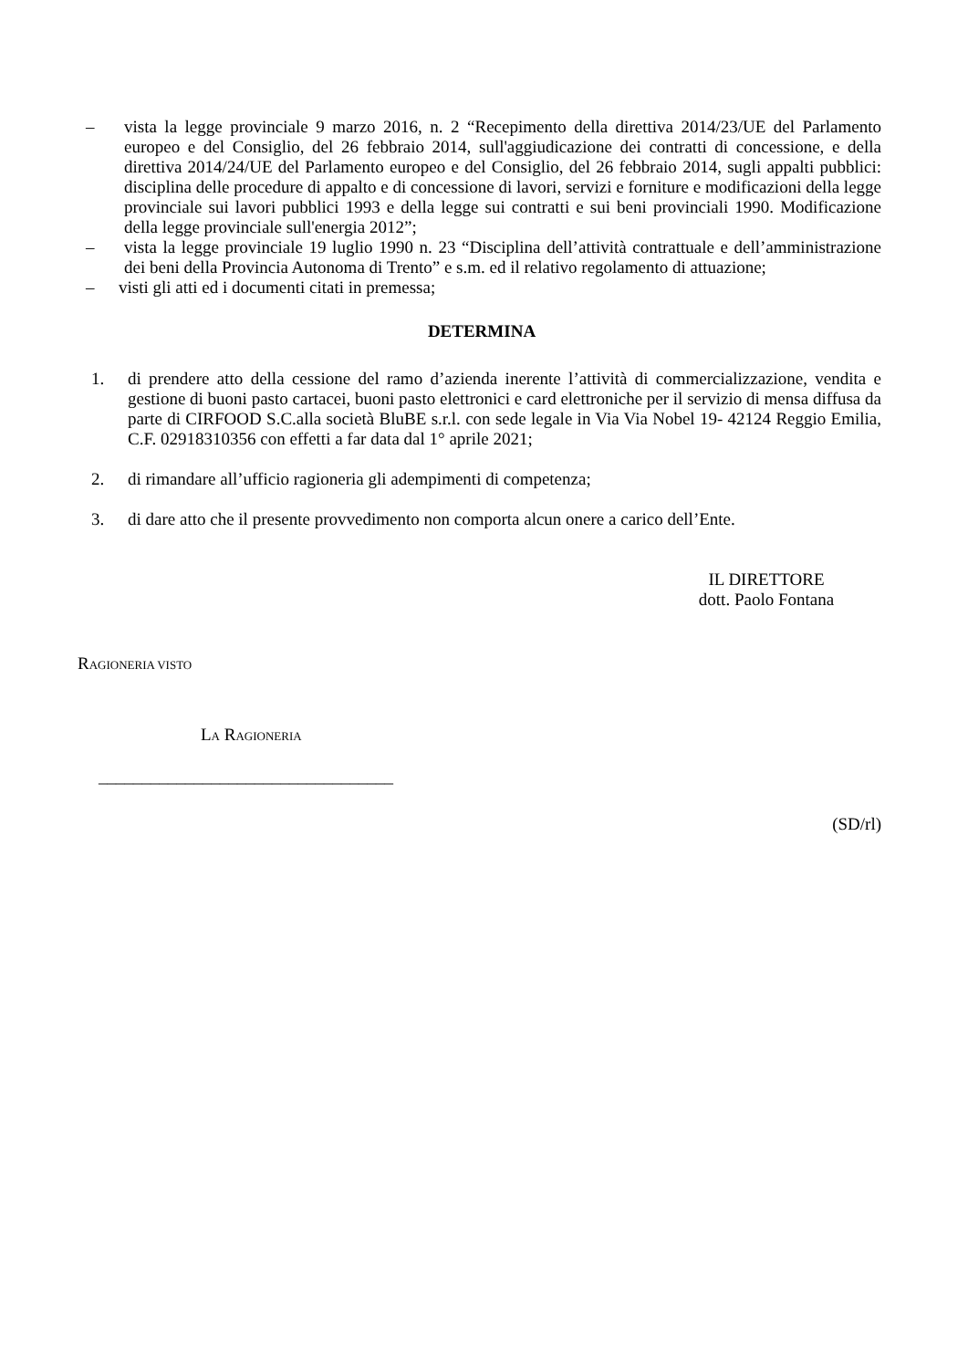– vista la legge provinciale 9 marzo 2016, n. 2 “Recepimento della direttiva 2014/23/UE del Parlamento europeo e del Consiglio, del 26 febbraio 2014, sull'aggiudicazione dei contratti di concessione, e della direttiva 2014/24/UE del Parlamento europeo e del Consiglio, del 26 febbraio 2014, sugli appalti pubblici: disciplina delle procedure di appalto e di concessione di lavori, servizi e forniture e modificazioni della legge provinciale sui lavori pubblici 1993 e della legge sui contratti e sui beni provinciali 1990. Modificazione della legge provinciale sull'energia 2012”;
– vista la legge provinciale 19 luglio 1990 n. 23 “Disciplina dell’attività contrattuale e dell’amministrazione dei beni della Provincia Autonoma di Trento” e s.m. ed il relativo regolamento di attuazione;
– visti gli atti ed i documenti citati in premessa;
DETERMINA
1. di prendere atto della cessione del ramo d’azienda inerente l’attività di commercializzazione, vendita e gestione di buoni pasto cartacei, buoni pasto elettronici e card elettroniche per il servizio di mensa diffusa da parte di CIRFOOD S.C.alla società BluBE s.r.l. con sede legale in Via Via Nobel 19- 42124 Reggio Emilia, C.F. 02918310356 con effetti a far data dal 1° aprile 2021;
2. di rimandare all’ufficio ragioneria gli adempimenti di competenza;
3. di dare atto che il presente provvedimento non comporta alcun onere a carico dell’Ente.
IL DIRETTORE
dott. Paolo Fontana
RAGIONERIA VISTO
LA RAGIONERIA
__________________________________
(SD/rl)